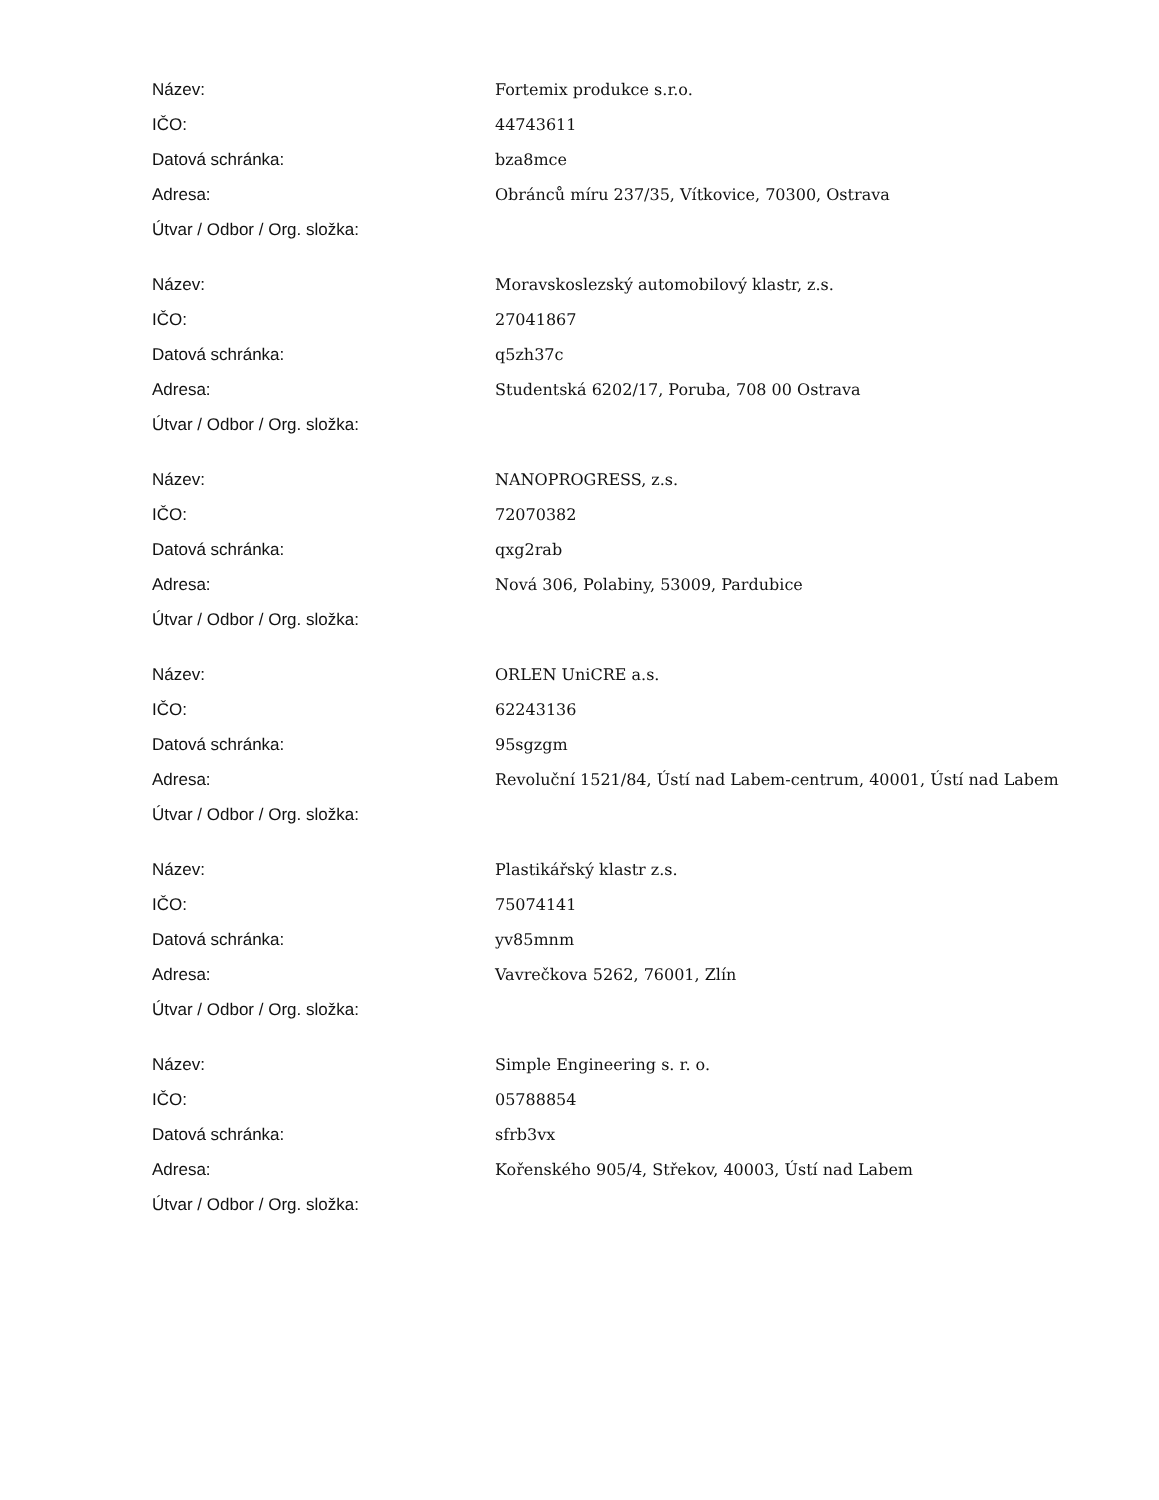| Název: | Fortemix produkce s.r.o. |
| IČO: | 44743611 |
| Datová schránka: | bza8mce |
| Adresa: | Obránců míru 237/35, Vítkovice, 70300, Ostrava |
| Útvar / Odbor / Org. složka: | |
| Název: | Moravskoslezský automobilový klastr, z.s. |
| IČO: | 27041867 |
| Datová schránka: | q5zh37c |
| Adresa: | Studentská 6202/17, Poruba, 708 00 Ostrava |
| Útvar / Odbor / Org. složka: | |
| Název: | NANOPROGRESS, z.s. |
| IČO: | 72070382 |
| Datová schránka: | qxg2rab |
| Adresa: | Nová 306, Polabiny, 53009, Pardubice |
| Útvar / Odbor / Org. složka: | |
| Název: | ORLEN UniCRE a.s. |
| IČO: | 62243136 |
| Datová schránka: | 95sgzgm |
| Adresa: | Revoluční 1521/84, Ústí nad Labem-centrum, 40001, Ústí nad Labem |
| Útvar / Odbor / Org. složka: | |
| Název: | Plastikářský klastr z.s. |
| IČO: | 75074141 |
| Datová schránka: | yv85mnm |
| Adresa: | Vavrečkova 5262, 76001, Zlín |
| Útvar / Odbor / Org. složka: | |
| Název: | Simple Engineering s. r. o. |
| IČO: | 05788854 |
| Datová schránka: | sfrb3vx |
| Adresa: | Kořenského 905/4, Střekov, 40003, Ústí nad Labem |
| Útvar / Odbor / Org. složka: | |